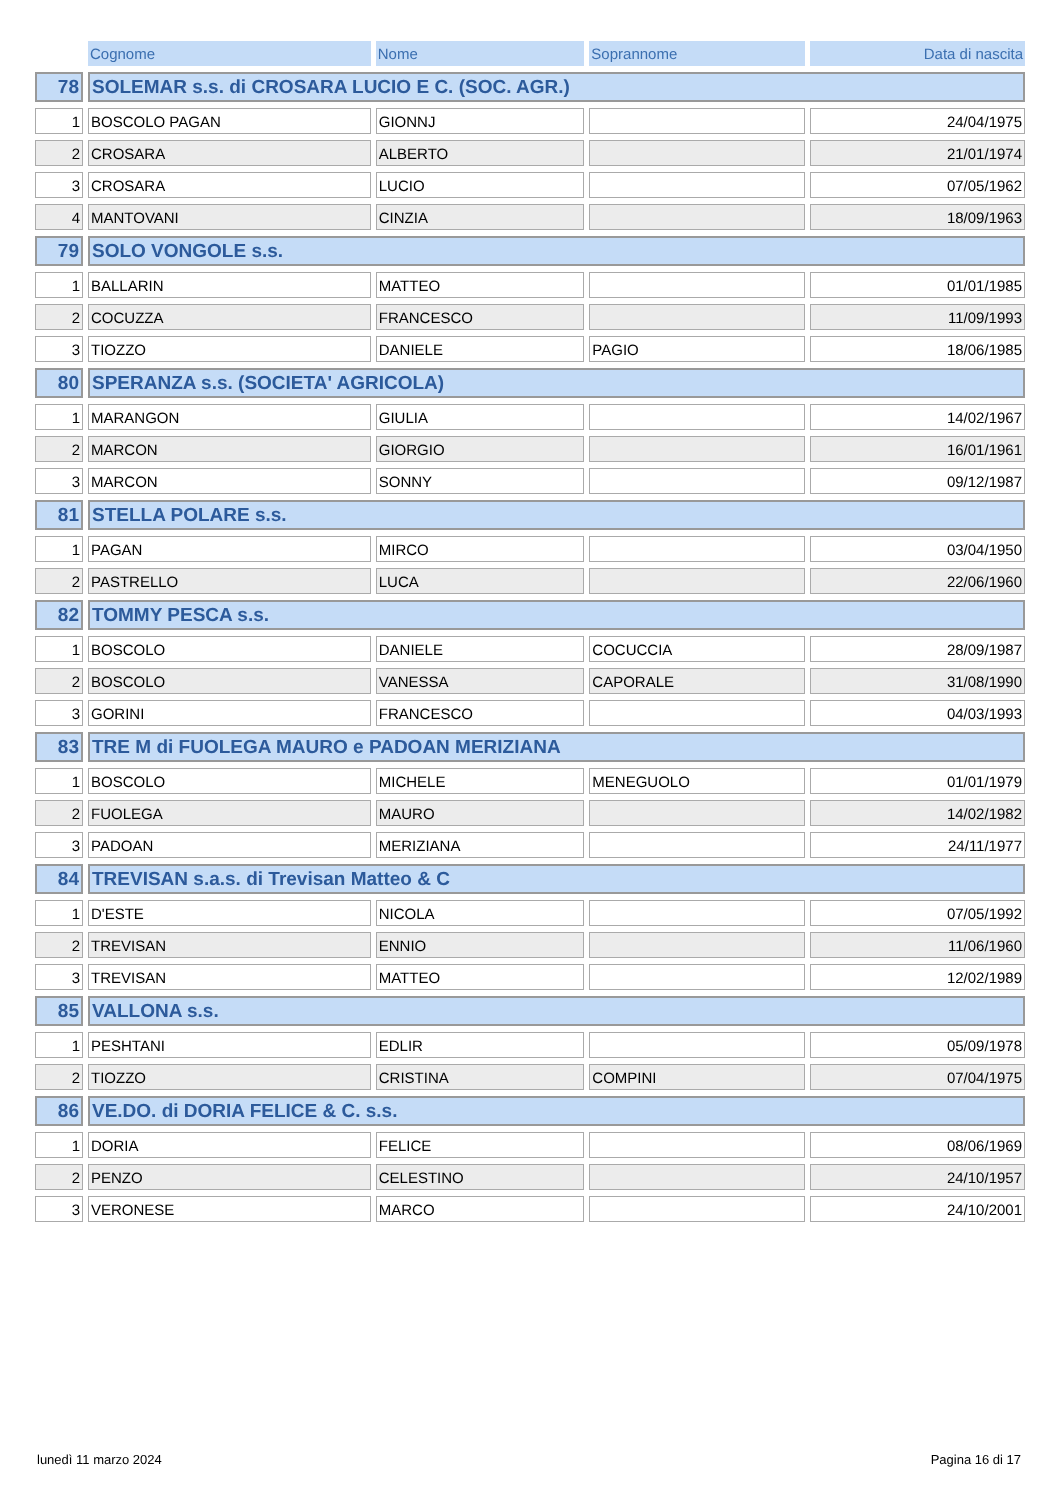| | Cognome | Nome | Soprannome | Data di nascita |
| --- | --- | --- | --- | --- |
| 78 | SOLEMAR s.s. di CROSARA LUCIO E C. (SOC. AGR.) | | | |
| 1 | BOSCOLO PAGAN | GIONNJ | | 24/04/1975 |
| 2 | CROSARA | ALBERTO | | 21/01/1974 |
| 3 | CROSARA | LUCIO | | 07/05/1962 |
| 4 | MANTOVANI | CINZIA | | 18/09/1963 |
| 79 | SOLO VONGOLE s.s. | | | |
| 1 | BALLARIN | MATTEO | | 01/01/1985 |
| 2 | COCUZZA | FRANCESCO | | 11/09/1993 |
| 3 | TIOZZO | DANIELE | PAGIO | 18/06/1985 |
| 80 | SPERANZA s.s. (SOCIETA' AGRICOLA) | | | |
| 1 | MARANGON | GIULIA | | 14/02/1967 |
| 2 | MARCON | GIORGIO | | 16/01/1961 |
| 3 | MARCON | SONNY | | 09/12/1987 |
| 81 | STELLA POLARE s.s. | | | |
| 1 | PAGAN | MIRCO | | 03/04/1950 |
| 2 | PASTRELLO | LUCA | | 22/06/1960 |
| 82 | TOMMY PESCA s.s. | | | |
| 1 | BOSCOLO | DANIELE | COCUCCIA | 28/09/1987 |
| 2 | BOSCOLO | VANESSA | CAPORALE | 31/08/1990 |
| 3 | GORINI | FRANCESCO | | 04/03/1993 |
| 83 | TRE M di FUOLEGA MAURO e PADOAN MERIZIANA | | | |
| 1 | BOSCOLO | MICHELE | MENEGUOLO | 01/01/1979 |
| 2 | FUOLEGA | MAURO | | 14/02/1982 |
| 3 | PADOAN | MERIZIANA | | 24/11/1977 |
| 84 | TREVISAN s.a.s. di Trevisan Matteo & C | | | |
| 1 | D'ESTE | NICOLA | | 07/05/1992 |
| 2 | TREVISAN | ENNIO | | 11/06/1960 |
| 3 | TREVISAN | MATTEO | | 12/02/1989 |
| 85 | VALLONA s.s. | | | |
| 1 | PESHTANI | EDLIR | | 05/09/1978 |
| 2 | TIOZZO | CRISTINA | COMPINI | 07/04/1975 |
| 86 | VE.DO. di DORIA FELICE & C. s.s. | | | |
| 1 | DORIA | FELICE | | 08/06/1969 |
| 2 | PENZO | CELESTINO | | 24/10/1957 |
| 3 | VERONESE | MARCO | | 24/10/2001 |
lunedì 11 marzo 2024 Pagina 16 di 17